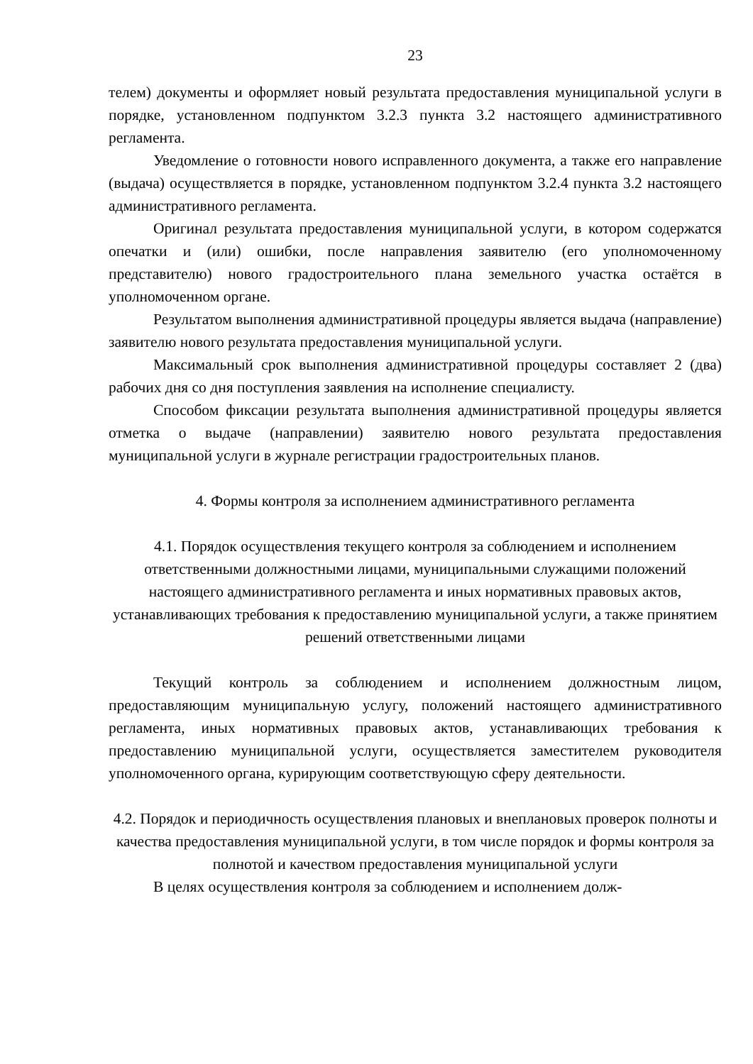23
телем) документы и оформляет новый результата предоставления муниципальной услуги в порядке, установленном подпунктом 3.2.3 пункта 3.2 настоящего административного регламента.
Уведомление о готовности нового исправленного документа, а также его направление (выдача) осуществляется в порядке, установленном подпунктом 3.2.4 пункта 3.2 настоящего административного регламента.
Оригинал результата предоставления муниципальной услуги, в котором содержатся опечатки и (или) ошибки, после направления заявителю (его уполномоченному представителю) нового градостроительного плана земельного участка остаётся в уполномоченном органе.
Результатом выполнения административной процедуры является выдача (направление) заявителю нового результата предоставления муниципальной услуги.
Максимальный срок выполнения административной процедуры составляет 2 (два) рабочих дня со дня поступления заявления на исполнение специалисту.
Способом фиксации результата выполнения административной процедуры является отметка о выдаче (направлении) заявителю нового результата предоставления муниципальной услуги в журнале регистрации градостроительных планов.
4. Формы контроля за исполнением административного регламента
4.1. Порядок осуществления текущего контроля за соблюдением и исполнением ответственными должностными лицами, муниципальными служащими положений настоящего административного регламента и иных нормативных правовых актов, устанавливающих требования к предоставлению муниципальной услуги, а также принятием решений ответственными лицами
Текущий контроль за соблюдением и исполнением должностным лицом, предоставляющим муниципальную услугу, положений настоящего административного регламента, иных нормативных правовых актов, устанавливающих требования к предоставлению муниципальной услуги, осуществляется заместителем руководителя уполномоченного органа, курирующим соответствующую сферу деятельности.
4.2. Порядок и периодичность осуществления плановых и внеплановых проверок полноты и качества предоставления муниципальной услуги, в том числе порядок и формы контроля за полнотой и качеством предоставления муниципальной услуги
В целях осуществления контроля за соблюдением и исполнением долж-